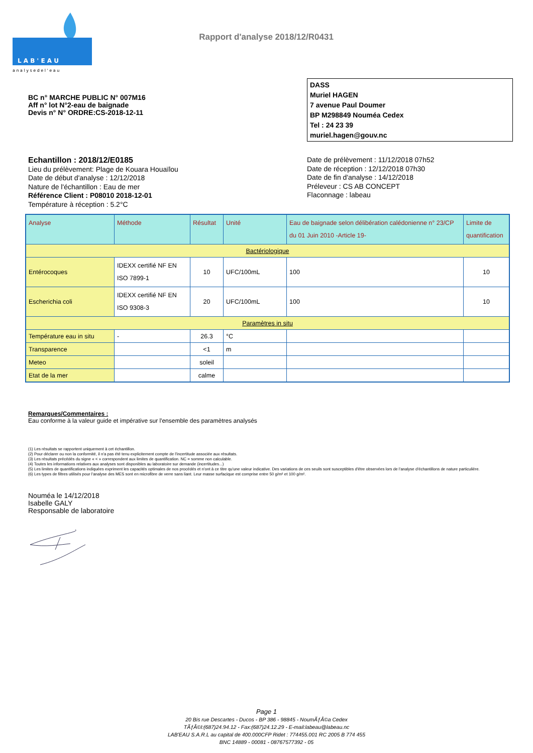L A B ' E A U
a n a l y s e d e l ' e a u
Rapport d'analyse 2018/12/R0431
BC n° MARCHE PUBLIC N° 007M16
Aff n° lot N°2-eau de baignade
Devis n° N° ORDRE:CS-2018-12-11
DASS
Muriel HAGEN
7 avenue Paul Doumer
BP M298849 Nouméa Cedex
Tel : 24 23 39
muriel.hagen@gouv.nc
Echantillon : 2018/12/E0185
Lieu du prélèvement: Plage de Kouara Houaïlou
Date de début d'analyse : 12/12/2018
Nature de l'échantillon : Eau de mer
Référence Client : P08010 2018-12-01
Température à réception : 5.2°C
Date de prélèvement : 11/12/2018 07h52
Date de réception : 12/12/2018 07h30
Date de fin d'analyse : 14/12/2018
Préleveur : CS AB CONCEPT
Flaconnage : labeau
| Analyse | Méthode | Résultat | Unité | Eau de baignade selon délibération calédonienne n° 23/CP du 01 Juin 2010 -Article 19- | Limite de quantification |
| --- | --- | --- | --- | --- | --- |
| Bactériologique | | | | | |
| Entérocoques | IDEXX certifié NF EN ISO 7899-1 | 10 | UFC/100mL | 100 | 10 |
| Escherichia coli | IDEXX certifié NF EN ISO 9308-3 | 20 | UFC/100mL | 100 | 10 |
| Paramètres in situ | | | | | |
| Température eau in situ | - | 26.3 | °C | | |
| Transparence | | <1 | m | | |
| Meteo | | soleil | | | |
| Etat de la mer | | calme | | | |
Remarques/Commentaires :
Eau conforme à la valeur guide et impérative sur l'ensemble des paramètres analysés
(1) Les résultats se rapportent uniquement à cet échantillon.
(2) Pour déclarer ou non la conformité, il n'a pas été tenu explicitement compte de l'incertitude associée aux résultats.
(3) Les résultats précédés du signe « < » correspondent aux limites de quantification. NC = somme non calculable.
(4) Toutes les informations relatives aux analyses sont disponibles au laboratoire sur demande (incertitudes...)
(5) Les limites de quantifications indiquées expriment les capacités optimales de nos procédés et n'ont à ce titre qu'une valeur indicative. Des variations de ces seuils sont susceptibles d'être observées lors de l'analyse d'échantillons de nature particulière.
(6) Les types de filtres utilisés pour l'analyse des MES sont en microfibre de verre sans liant. Leur masse surfacique est comprise entre 50 g/m² et 100 g/m².
Nouméa le 14/12/2018
Isabelle GALY
Responsable de laboratoire
Page 1
20 Bis rue Descartes - Ducos - BP 386 - 98845 - NoumÃƒÂ©a Cedex
TÃƒÂ©l:(687)24.94.12 - Fax:(687)24.12.29 - E-mail:labeau@labeau.nc
LAB'EAU S.A.R.L au capital de 400.000CFP Ridet : 774455.001 RC 2005 B 774 455
BNC 14889 - 00081 - 08767577392 - 05